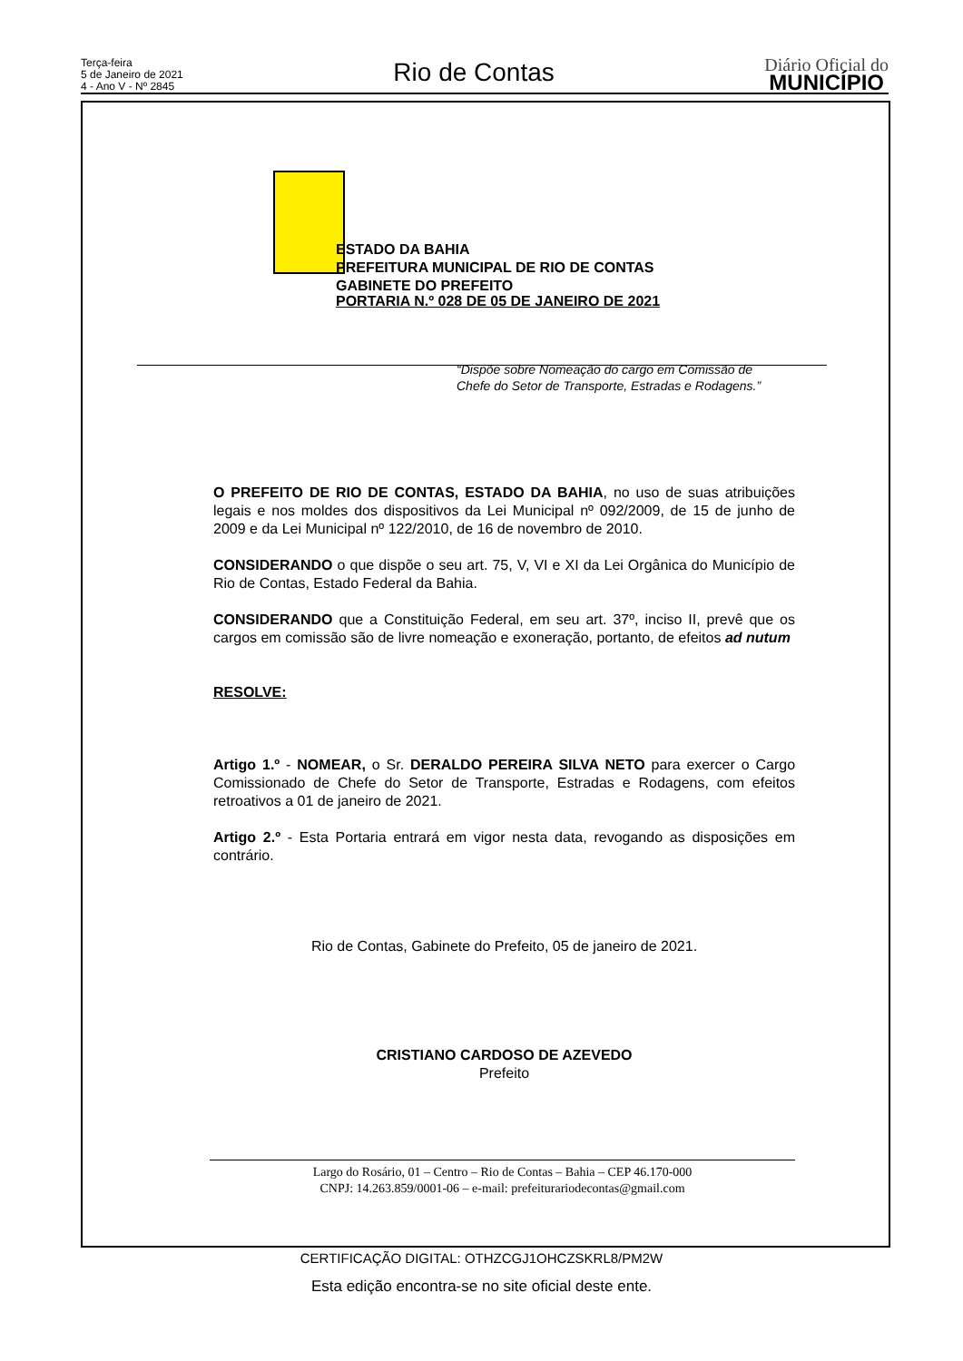Terça-feira
5 de Janeiro de 2021
4 - Ano V - Nº 2845
Rio de Contas
Diário Oficial do
MUNICÍPIO
ESTADO DA BAHIA
PREFEITURA MUNICIPAL DE RIO DE CONTAS
GABINETE DO PREFEITO
PORTARIA N.º 028 DE 05 DE JANEIRO DE 2021
“Dispõe sobre Nomeação do cargo em Comissão de Chefe do Setor de Transporte, Estradas e Rodagens.”
O PREFEITO DE RIO DE CONTAS, ESTADO DA BAHIA, no uso de suas atribuições legais e nos moldes dos dispositivos da Lei Municipal nº 092/2009, de 15 de junho de 2009 e da Lei Municipal nº 122/2010, de 16 de novembro de 2010.
CONSIDERANDO o que dispõe o seu art. 75, V, VI e XI da Lei Orgânica do Município de Rio de Contas, Estado Federal da Bahia.
CONSIDERANDO que a Constituição Federal, em seu art. 37º, inciso II, prevê que os cargos em comissão são de livre nomeação e exoneração, portanto, de efeitos ad nutum
RESOLVE:
Artigo 1.º - NOMEAR, o Sr. DERALDO PEREIRA SILVA NETO para exercer o Cargo Comissionado de Chefe do Setor de Transporte, Estradas e Rodagens, com efeitos retroativos a 01 de janeiro de 2021.
Artigo 2.º - Esta Portaria entrará em vigor nesta data, revogando as disposições em contrário.
Rio de Contas, Gabinete do Prefeito, 05 de janeiro de 2021.
CRISTIANO CARDOSO DE AZEVEDO
Prefeito
Largo do Rosário, 01 – Centro – Rio de Contas – Bahia – CEP 46.170-000
CNPJ: 14.263.859/0001-06 – e-mail: prefeiturariodecontas@gmail.com
CERTIFICAÇÃO DIGITAL: OTHZCGJ1OHCZSKRL8/PM2W
Esta edição encontra-se no site oficial deste ente.